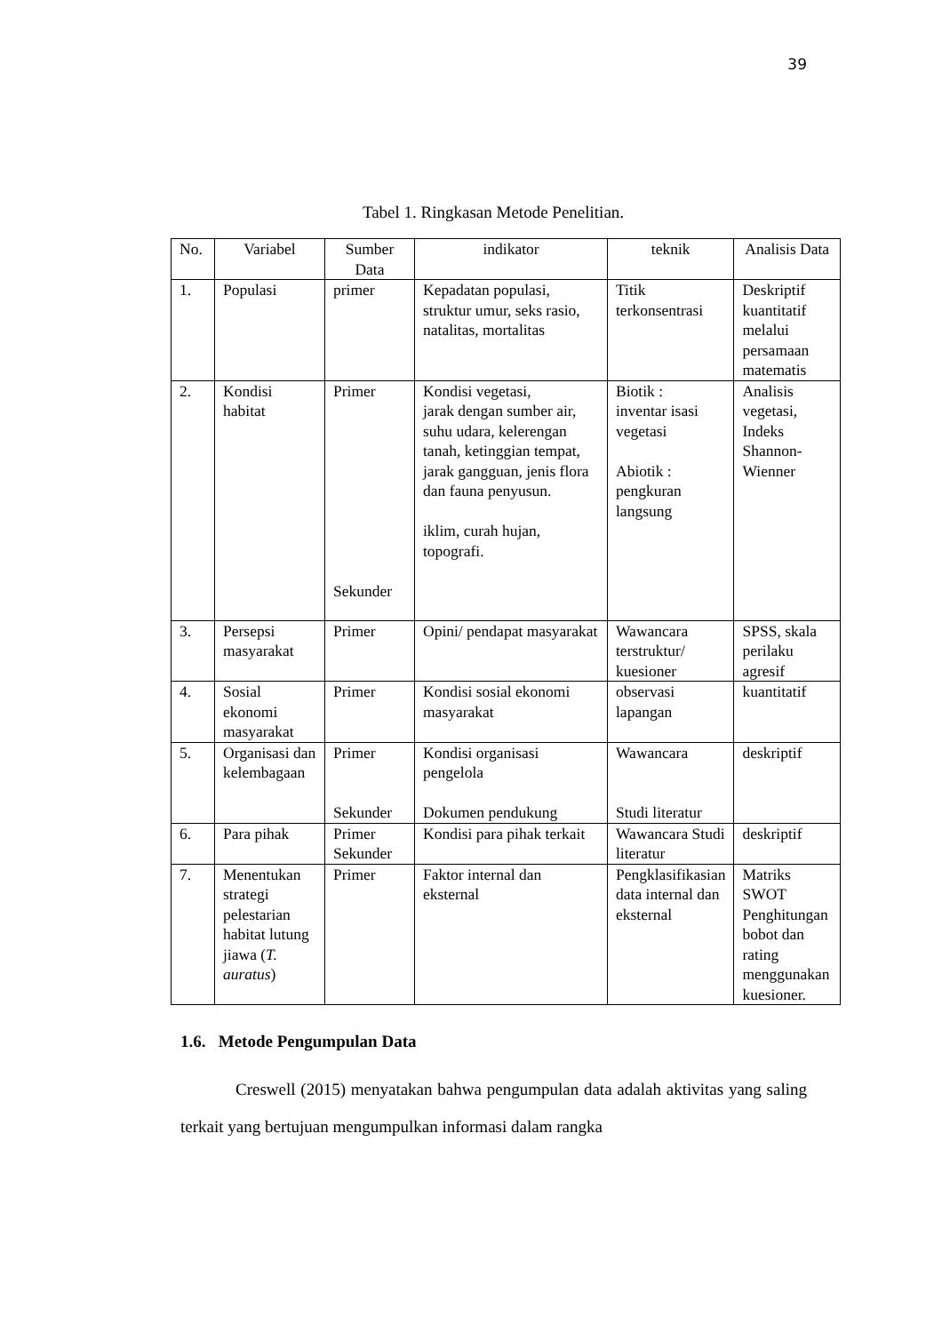39
Tabel 1. Ringkasan Metode Penelitian.
| No. | Variabel | Sumber Data | indikator | teknik | Analisis Data |
| --- | --- | --- | --- | --- | --- |
| 1. | Populasi | primer | Kepadatan populasi, struktur umur, seks rasio, natalitas, mortalitas | Titik terkonsentrasi | Deskriptif kuantitatif melalui persamaan matematis |
| 2. | Kondisi habitat | Primer Sekunder | Kondisi vegetasi, jarak dengan sumber air, suhu udara, kelerengan tanah, ketinggian tempat, jarak gangguan, jenis flora dan fauna penyusun. iklim, curah hujan, topografi. | Biotik : inventar isasi vegetasi Abiotik : pengkuran langsung | Analisis vegetasi, Indeks Shannon-Wienner |
| 3. | Persepsi masyarakat | Primer | Opini/ pendapat masyarakat | Wawancara terstruktur/ kuesioner | SPSS, skala perilaku agresif |
| 4. | Sosial ekonomi masyarakat | Primer | Kondisi sosial ekonomi masyarakat | observasi lapangan | kuantitatif |
| 5. | Organisasi dan kelembagaan | Primer Sekunder | Kondisi organisasi pengelola Dokumen pendukung | Wawancara Studi literatur | deskriptif |
| 6. | Para pihak | Primer Sekunder | Kondisi para pihak terkait | Wawancara Studi literatur | deskriptif |
| 7. | Menentukan strategi pelestarian habitat lutung jiawa ( T. auratus ) | Primer | Faktor internal dan eksternal | Pengklasifikasian data internal dan eksternal | Matriks SWOT Penghitungan bobot dan rating menggunakan kuesioner. |
1.6. Metode Pengumpulan Data
Creswell (2015) menyatakan bahwa pengumpulan data adalah aktivitas yang saling terkait yang bertujuan mengumpulkan informasi dalam rangka